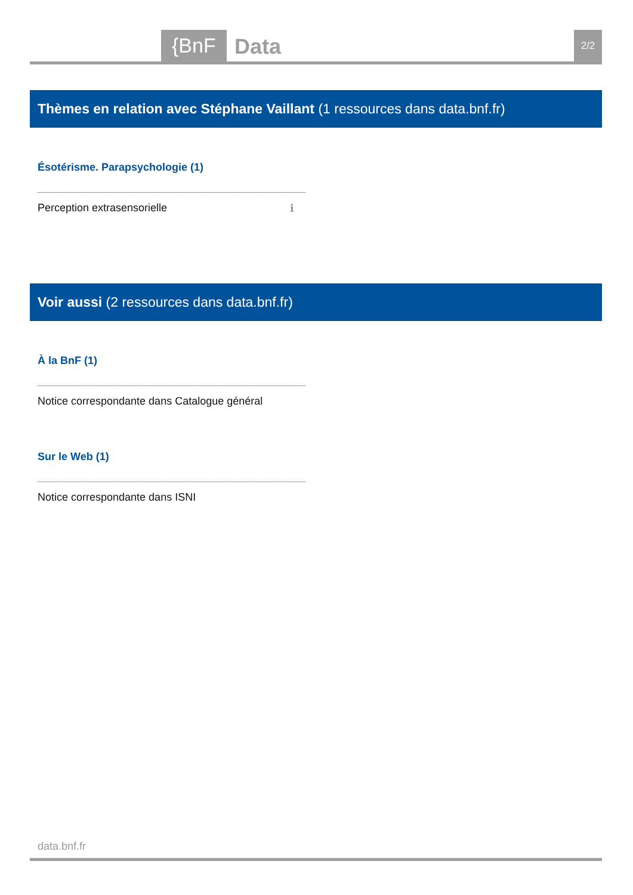{BnF Data 2/2
Thèmes en relation avec Stéphane Vaillant (1 ressources dans data.bnf.fr)
Ésotérisme. Parapsychologie (1)
Perception extrasensorielle ℹ
Voir aussi (2 ressources dans data.bnf.fr)
À la BnF (1)
Notice correspondante dans Catalogue général
Sur le Web (1)
Notice correspondante dans ISNI
data.bnf.fr